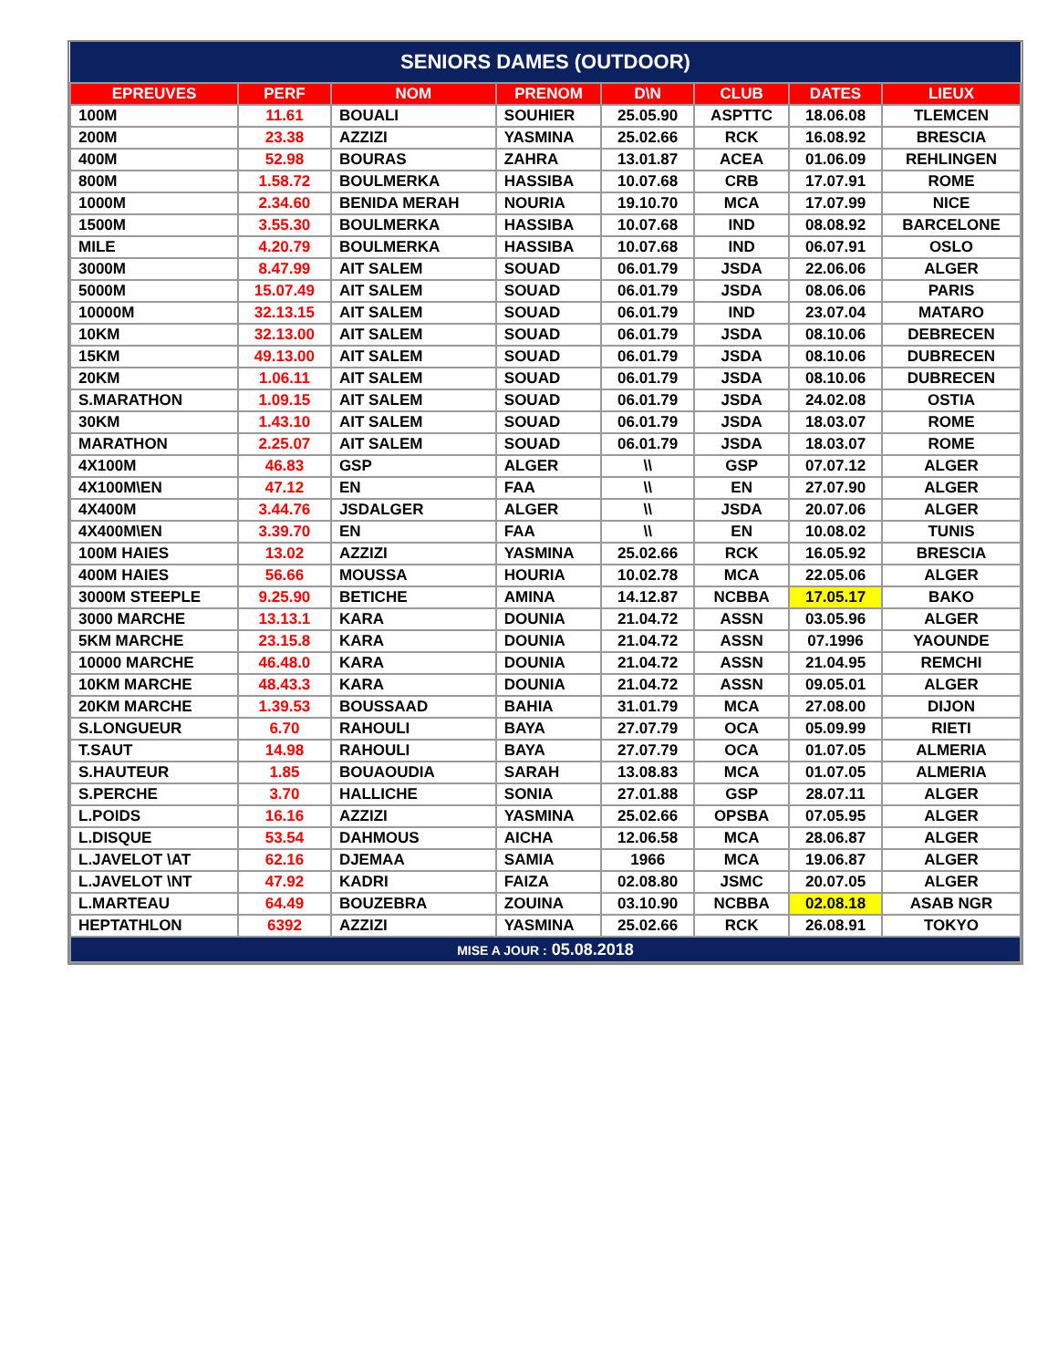| SENIORS DAMES (OUTDOOR) | | | | | | | |
| EPREUVES | PERF | NOM | PRENOM | D\N | CLUB | DATES | LIEUX |
| 100M | 11.61 | BOUALI | SOUHIER | 25.05.90 | ASPTTC | 18.06.08 | TLEMCEN |
| 200M | 23.38 | AZZIZI | YASMINA | 25.02.66 | RCK | 16.08.92 | BRESCIA |
| 400M | 52.98 | BOURAS | ZAHRA | 13.01.87 | ACEA | 01.06.09 | REHLINGEN |
| 800M | 1.58.72 | BOULMERKA | HASSIBA | 10.07.68 | CRB | 17.07.91 | ROME |
| 1000M | 2.34.60 | BENIDA MERAH | NOURIA | 19.10.70 | MCA | 17.07.99 | NICE |
| 1500M | 3.55.30 | BOULMERKA | HASSIBA | 10.07.68 | IND | 08.08.92 | BARCELONE |
| MILE | 4.20.79 | BOULMERKA | HASSIBA | 10.07.68 | IND | 06.07.91 | OSLO |
| 3000M | 8.47.99 | AIT SALEM | SOUAD | 06.01.79 | JSDA | 22.06.06 | ALGER |
| 5000M | 15.07.49 | AIT SALEM | SOUAD | 06.01.79 | JSDA | 08.06.06 | PARIS |
| 10000M | 32.13.15 | AIT SALEM | SOUAD | 06.01.79 | IND | 23.07.04 | MATARO |
| 10KM | 32.13.00 | AIT SALEM | SOUAD | 06.01.79 | JSDA | 08.10.06 | DEBRECEN |
| 15KM | 49.13.00 | AIT SALEM | SOUAD | 06.01.79 | JSDA | 08.10.06 | DUBRECEN |
| 20KM | 1.06.11 | AIT SALEM | SOUAD | 06.01.79 | JSDA | 08.10.06 | DUBRECEN |
| S.MARATHON | 1.09.15 | AIT SALEM | SOUAD | 06.01.79 | JSDA | 24.02.08 | OSTIA |
| 30KM | 1.43.10 | AIT SALEM | SOUAD | 06.01.79 | JSDA | 18.03.07 | ROME |
| MARATHON | 2.25.07 | AIT SALEM | SOUAD | 06.01.79 | JSDA | 18.03.07 | ROME |
| 4X100M | 46.83 | GSP | ALGER | \\ | GSP | 07.07.12 | ALGER |
| 4X100M\EN | 47.12 | EN | FAA | \\ | EN | 27.07.90 | ALGER |
| 4X400M | 3.44.76 | JSDALGER | ALGER | \\ | JSDA | 20.07.06 | ALGER |
| 4X400M\EN | 3.39.70 | EN | FAA | \\ | EN | 10.08.02 | TUNIS |
| 100M HAIES | 13.02 | AZZIZI | YASMINA | 25.02.66 | RCK | 16.05.92 | BRESCIA |
| 400M HAIES | 56.66 | MOUSSA | HOURIA | 10.02.78 | MCA | 22.05.06 | ALGER |
| 3000M STEEPLE | 9.25.90 | BETICHE | AMINA | 14.12.87 | NCBBA | 17.05.17 | BAKO |
| 3000 MARCHE | 13.13.1 | KARA | DOUNIA | 21.04.72 | ASSN | 03.05.96 | ALGER |
| 5KM MARCHE | 23.15.8 | KARA | DOUNIA | 21.04.72 | ASSN | 07.1996 | YAOUNDE |
| 10000 MARCHE | 46.48.0 | KARA | DOUNIA | 21.04.72 | ASSN | 21.04.95 | REMCHI |
| 10KM MARCHE | 48.43.3 | KARA | DOUNIA | 21.04.72 | ASSN | 09.05.01 | ALGER |
| 20KM MARCHE | 1.39.53 | BOUSSAAD | BAHIA | 31.01.79 | MCA | 27.08.00 | DIJON |
| S.LONGUEUR | 6.70 | RAHOULI | BAYA | 27.07.79 | OCA | 05.09.99 | RIETI |
| T.SAUT | 14.98 | RAHOULI | BAYA | 27.07.79 | OCA | 01.07.05 | ALMERIA |
| S.HAUTEUR | 1.85 | BOUAOUDIA | SARAH | 13.08.83 | MCA | 01.07.05 | ALMERIA |
| S.PERCHE | 3.70 | HALLICHE | SONIA | 27.01.88 | GSP | 28.07.11 | ALGER |
| L.POIDS | 16.16 | AZZIZI | YASMINA | 25.02.66 | OPSBA | 07.05.95 | ALGER |
| L.DISQUE | 53.54 | DAHMOUS | AICHA | 12.06.58 | MCA | 28.06.87 | ALGER |
| L.JAVELOT \AT | 62.16 | DJEMAA | SAMIA | 1966 | MCA | 19.06.87 | ALGER |
| L.JAVELOT \NT | 47.92 | KADRI | FAIZA | 02.08.80 | JSMC | 20.07.05 | ALGER |
| L.MARTEAU | 64.49 | BOUZEBRA | ZOUINA | 03.10.90 | NCBBA | 02.08.18 | ASAB NGR |
| HEPTATHLON | 6392 | AZZIZI | YASMINA | 25.02.66 | RCK | 26.08.91 | TOKYO |
| MISE A JOUR : 05.08.2018 | | | | | | | |